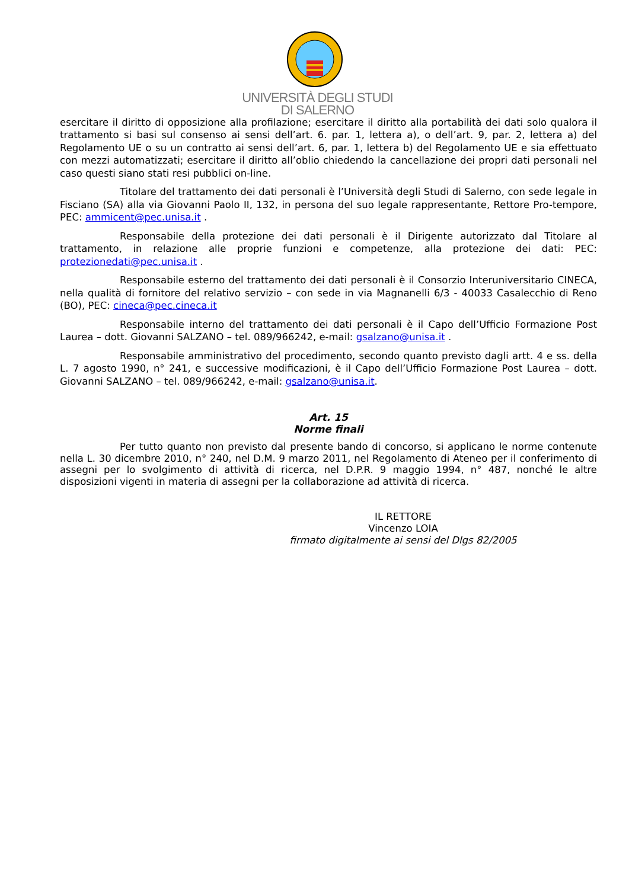UNIVERSITÀ DEGLI STUDI
DI SALERNO
esercitare il diritto di opposizione alla profilazione; esercitare il diritto alla portabilità dei dati solo qualora il trattamento si basi sul consenso ai sensi dell’art. 6. par. 1, lettera a), o dell’art. 9, par. 2, lettera a) del Regolamento UE o su un contratto ai sensi dell’art. 6, par. 1, lettera b) del Regolamento UE e sia effettuato con mezzi automatizzati; esercitare il diritto all’oblio chiedendo la cancellazione dei propri dati personali nel caso questi siano stati resi pubblici on-line.
Titolare del trattamento dei dati personali è l’Università degli Studi di Salerno, con sede legale in Fisciano (SA) alla via Giovanni Paolo II, 132, in persona del suo legale rappresentante, Rettore Pro-tempore, PEC: ammicent@pec.unisa.it .
Responsabile della protezione dei dati personali è il Dirigente autorizzato dal Titolare al trattamento, in relazione alle proprie funzioni e competenze, alla protezione dei dati: PEC: protezionedati@pec.unisa.it .
Responsabile esterno del trattamento dei dati personali è il Consorzio Interuniversitario CINECA, nella qualità di fornitore del relativo servizio – con sede in via Magnanelli 6/3 - 40033 Casalecchio di Reno (BO), PEC: cineca@pec.cineca.it
Responsabile interno del trattamento dei dati personali è il Capo dell’Ufficio Formazione Post Laurea – dott. Giovanni SALZANO – tel. 089/966242, e-mail: gsalzano@unisa.it .
Responsabile amministrativo del procedimento, secondo quanto previsto dagli artt. 4 e ss. della L. 7 agosto 1990, n° 241, e successive modificazioni, è il Capo dell’Ufficio Formazione Post Laurea – dott. Giovanni SALZANO – tel. 089/966242, e-mail: gsalzano@unisa.it.
Art. 15
Norme finali
Per tutto quanto non previsto dal presente bando di concorso, si applicano le norme contenute nella L. 30 dicembre 2010, n° 240, nel D.M. 9 marzo 2011, nel Regolamento di Ateneo per il conferimento di assegni per lo svolgimento di attività di ricerca, nel D.P.R. 9 maggio 1994, n° 487, nonché le altre disposizioni vigenti in materia di assegni per la collaborazione ad attività di ricerca.
IL RETTORE
Vincenzo LOIA
firmato digitalmente ai sensi del Dlgs 82/2005